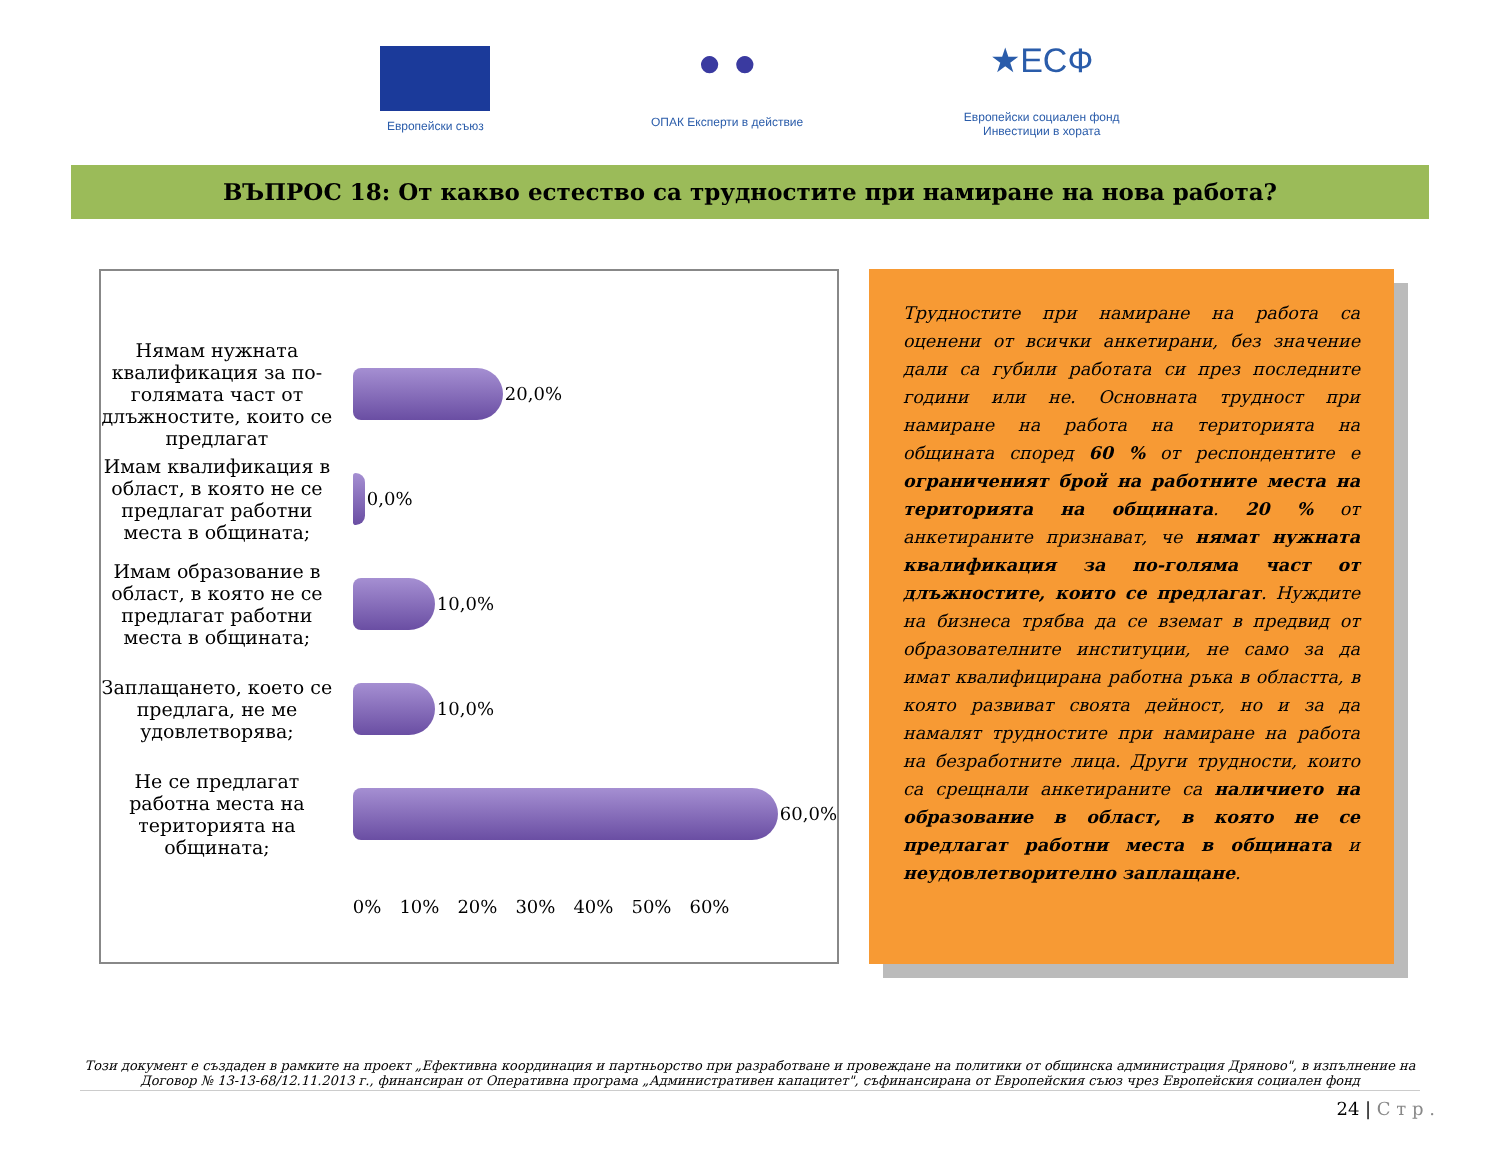Европейски съюз
● ●
ОПАК Експерти в действие
★ЕСФ
Европейски социален фонд
Инвестиции в хората
ВЪПРОС 18: От какво естество са трудностите при намиране на нова работа?
Нямам нужната квалификация за по-голямата част от длъжностите, които се предлагат
Имам квалификация в област, в която не се предлагат работни места в общината;
Имам образование в област, в която не се предлагат работни места в общината;
Заплащането, което се предлага, не ме удовлетворява;
Не се предлагат работна места на територията на общината;
20,0%
0,0%
10,0%
10,0%
60,0%
0% 10% 20% 30% 40% 50% 60%
Трудностите при намиране на работа са оценени от всички анкетирани, без значение дали са губили работата си през последните години или не. Основната трудност при намиране на работа на територията на общината според 60 % от респондентите е ограниченият брой на работните места на територията на общината. 20 % от анкетираните признават, че нямат нужната квалификация за по-голяма част от длъжностите, които се предлагат. Нуждите на бизнеса трябва да се вземат в предвид от образователните институции, не само за да имат квалифицирана работна ръка в областта, в която развиват своята дейност, но и за да намалят трудностите при намиране на работа на безработните лица. Други трудности, които са срещнали анкетираните са наличието на образование в област, в която не се предлагат работни места в общината и неудовлетворително заплащане.
Този документ е създаден в рамките на проект „Ефективна координация и партньорство при разработване и провеждане на политики от общинска администрация Дряново", в изпълнение на Договор № 13-13-68/12.11.2013 г., финансиран от Оперативна програма „Административен капацитет", съфинансирана от Европейския съюз чрез Европейския социален фонд
24 | С т р .